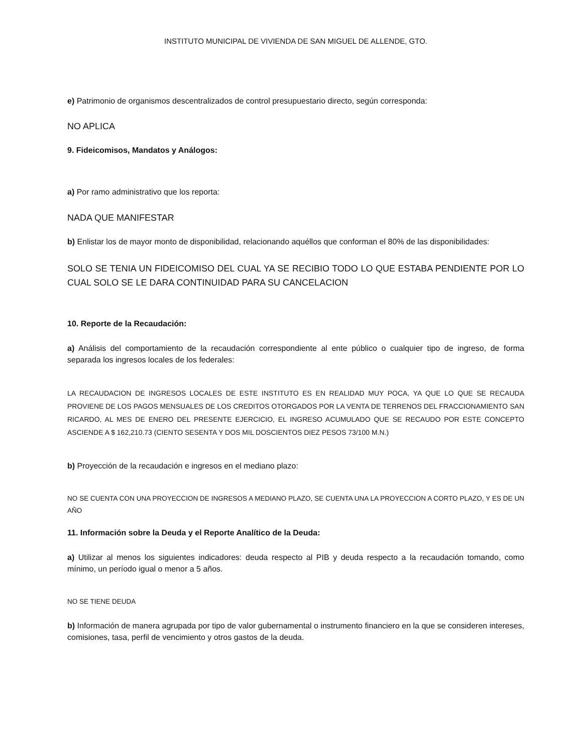INSTITUTO MUNICIPAL DE VIVIENDA DE SAN MIGUEL DE ALLENDE, GTO.
e) Patrimonio de organismos descentralizados de control presupuestario directo, según corresponda:
NO APLICA
9. Fideicomisos, Mandatos y Análogos:
a) Por ramo administrativo que los reporta:
NADA QUE MANIFESTAR
b) Enlistar los de mayor monto de disponibilidad, relacionando aquéllos que conforman el 80% de las disponibilidades:
SOLO SE TENIA UN FIDEICOMISO DEL CUAL YA SE RECIBIO TODO LO QUE ESTABA PENDIENTE POR LO CUAL SOLO SE LE DARA CONTINUIDAD PARA SU CANCELACION
10. Reporte de la Recaudación:
a) Análisis del comportamiento de la recaudación correspondiente al ente público o cualquier tipo de ingreso, de forma separada los ingresos locales de los federales:
LA RECAUDACION DE INGRESOS LOCALES DE ESTE INSTITUTO ES EN REALIDAD MUY POCA, YA QUE LO QUE SE RECAUDA PROVIENE DE LOS PAGOS MENSUALES DE LOS CREDITOS OTORGADOS POR LA VENTA DE TERRENOS DEL FRACCIONAMIENTO SAN RICARDO, AL MES DE ENERO DEL PRESENTE EJERCICIO, EL INGRESO ACUMULADO QUE SE RECAUDO POR ESTE CONCEPTO ASCIENDE A $ 162,210.73 (CIENTO SESENTA Y DOS MIL DOSCIENTOS DIEZ PESOS 73/100 M.N.)
b) Proyección de la recaudación e ingresos en el mediano plazo:
NO SE CUENTA CON UNA PROYECCION DE INGRESOS A MEDIANO PLAZO, SE CUENTA UNA LA PROYECCION A CORTO PLAZO, Y ES DE UN AÑO
11. Información sobre la Deuda y el Reporte Analítico de la Deuda:
a) Utilizar al menos los siguientes indicadores: deuda respecto al PIB y deuda respecto a la recaudación tomando, como mínimo, un período igual o menor a 5 años.
NO SE TIENE DEUDA
b) Información de manera agrupada por tipo de valor gubernamental o instrumento financiero en la que se consideren intereses, comisiones, tasa, perfil de vencimiento y otros gastos de la deuda.